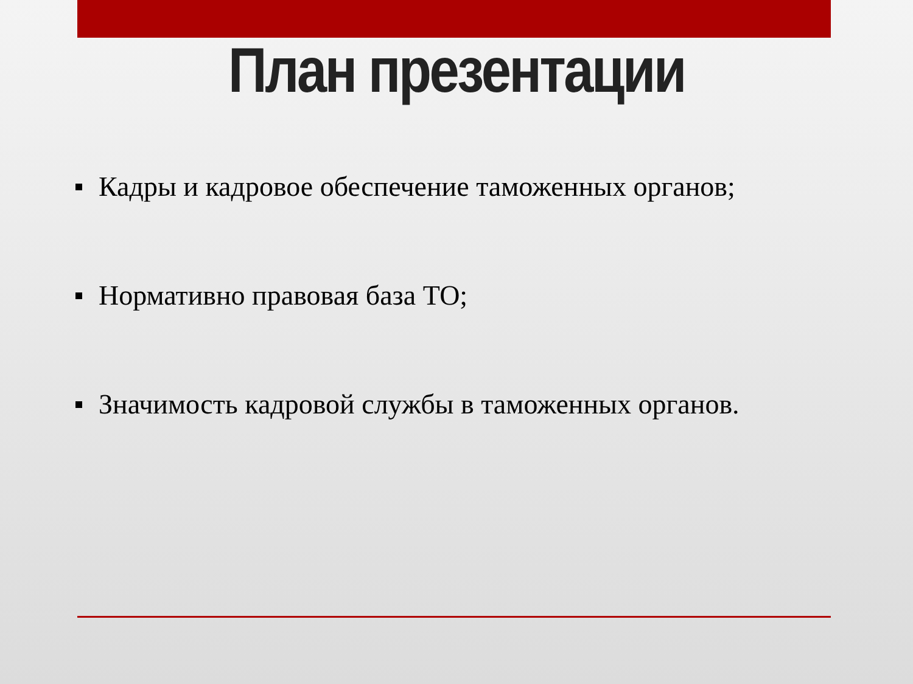План презентации
Кадры и кадровое обеспечение таможенных органов;
Нормативно правовая база ТО;
Значимость кадровой службы в таможенных органов.